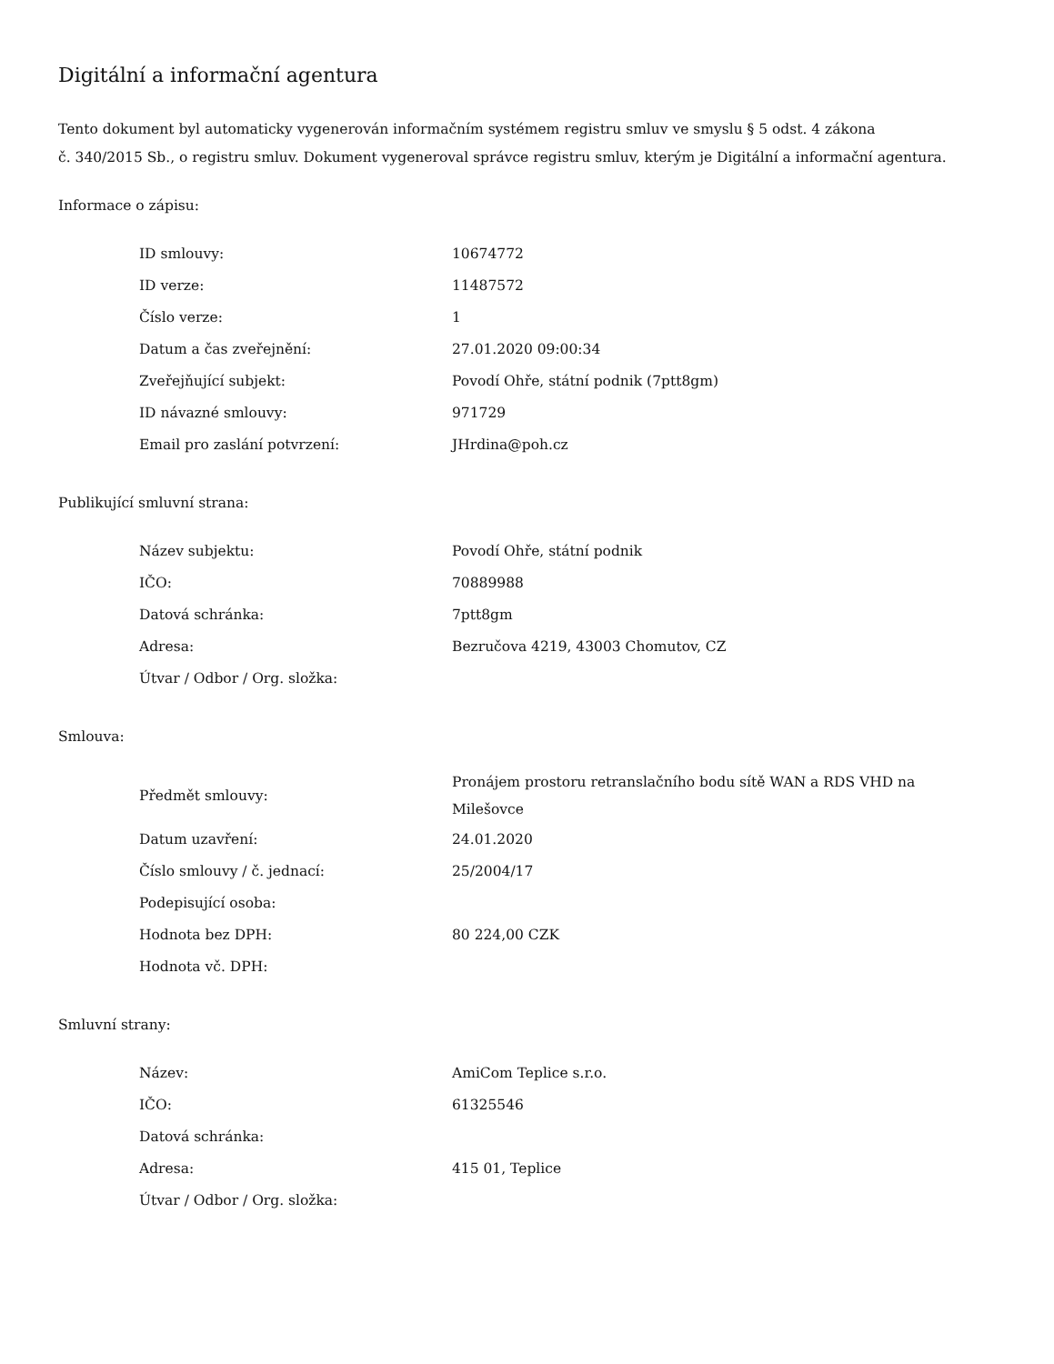Digitální a informační agentura
Tento dokument byl automaticky vygenerován informačním systémem registru smluv ve smyslu § 5 odst. 4 zákona
č. 340/2015 Sb., o registru smluv. Dokument vygeneroval správce registru smluv, kterým je Digitální a informační agentura.
Informace o zápisu:
| ID smlouvy: | 10674772 |
| ID verze: | 11487572 |
| Číslo verze: | 1 |
| Datum a čas zveřejnění: | 27.01.2020 09:00:34 |
| Zveřejňující subjekt: | Povodí Ohře, státní podnik (7ptt8gm) |
| ID návazné smlouvy: | 971729 |
| Email pro zaslání potvrzení: | JHrdina@poh.cz |
Publikující smluvní strana:
| Název subjektu: | Povodí Ohře, státní podnik |
| IČO: | 70889988 |
| Datová schránka: | 7ptt8gm |
| Adresa: | Bezručova 4219, 43003 Chomutov, CZ |
| Útvar / Odbor / Org. složka: | |
Smlouva:
| Předmět smlouvy: | Pronájem prostoru retranslačního bodu sítě WAN a RDS VHD na Milešovce |
| Datum uzavření: | 24.01.2020 |
| Číslo smlouvy / č. jednací: | 25/2004/17 |
| Podepisující osoba: | |
| Hodnota bez DPH: | 80 224,00 CZK |
| Hodnota vč. DPH: | |
Smluvní strany:
| Název: | AmiCom Teplice s.r.o. |
| IČO: | 61325546 |
| Datová schránka: | |
| Adresa: | 415 01, Teplice |
| Útvar / Odbor / Org. složka: | |